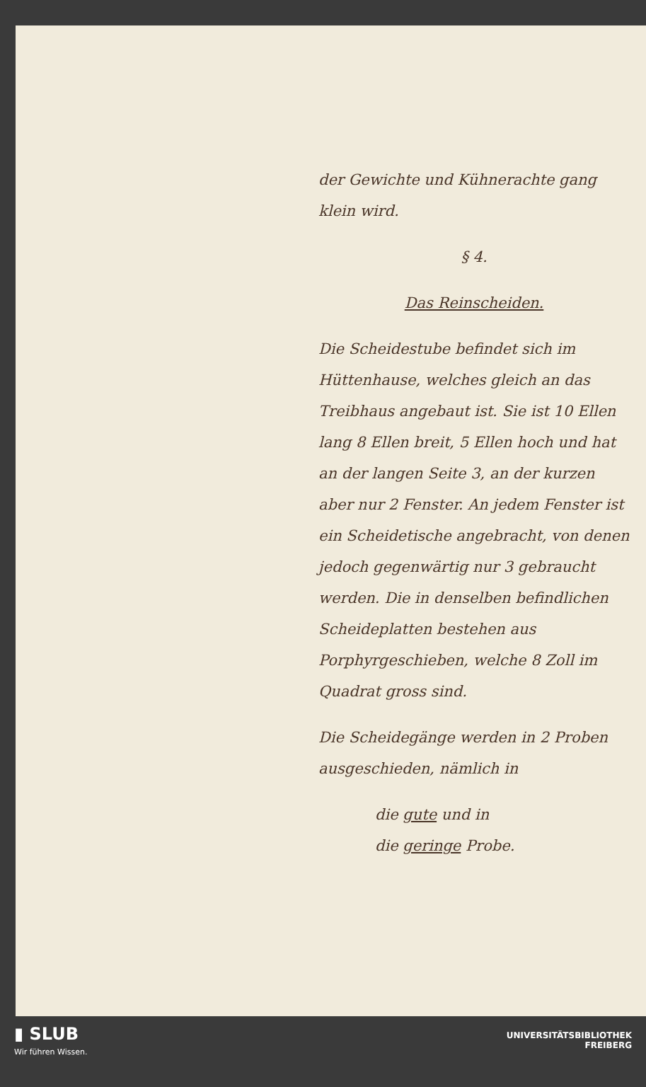der Gewichte und Kühnerachte gang klein wird.
§ 4.
Das Reinscheiden.
Die Scheidestube befindet sich im Hüttenhause, welches gleich an das Treibhaus angebaut ist. Sie ist 10 Ellen lang 8 Ellen breit, 5 Ellen hoch und hat an der langen Seite 3, an der kurzen aber nur 2 Fenster. An jedem Fenster ist ein Scheidetische angebracht, von denen jedoch gegenwärtig nur 3 gebraucht werden. Die in denselben befindlichen Scheideplatten bestehen aus Porphyrgeschieben, welche 8 Zoll im Quadrat gross sind.
Die Scheidegänge werden in 2 Proben ausgeschieden, nämlich in
die gute und in
die geringe Probe.
▮ SLUB
Wir führen Wissen.
UNIVERSITÄTSBIBLIOTHEK
FREIBERG